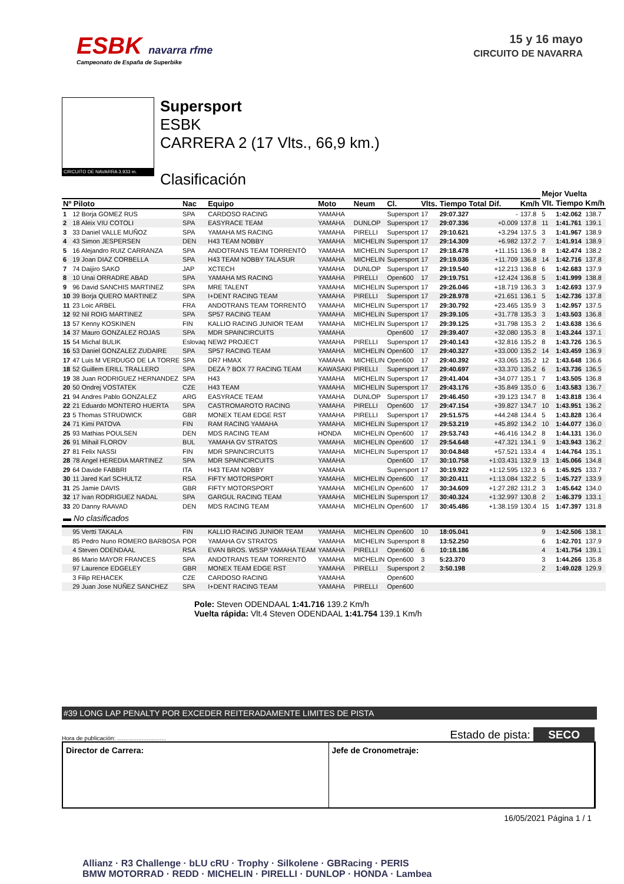ESBK navarra rfme
Campeonato de España de Superbike
15 y 16 mayo
CIRCUITO DE NAVARRA
CIRCUITO DE NAVARRA 3.933 m.
Supersport
ESBK
CARRERA 2 (17 Vlts., 66,9 km.)
Clasificación
| | | | | | | | | | | | Mejor Vuelta | | |
| --- | --- | --- | --- | --- | --- | --- | --- | --- | --- | --- | --- | --- | --- |
| Nº Piloto | | Nac | Equipo | Moto | Neum | Cl. | Vlts. | Tiempo Total | Dif. | Km/h | Vlt. | Tiempo | Km/h |
| 1 | 12 Borja GOMEZ RUS | SPA | CARDOSO RACING | YAMAHA | | Supersport | 17 | 29:07.327 | - | 137.8 | 5 | 1:42.062 | 138.7 |
| 2 | 18 Aleix VIU COTOLI | SPA | EASYRACE TEAM | YAMAHA | DUNLOP | Supersport | 17 | 29:07.336 | +0.009 | 137.8 | 11 | 1:41.761 | 139.1 |
| 3 | 33 Daniel VALLE MUÑOZ | SPA | YAMAHA MS RACING | YAMAHA | PIRELLI | Supersport | 17 | 29:10.621 | +3.294 | 137.5 | 3 | 1:41.967 | 138.9 |
| 4 | 43 Simon JESPERSEN | DEN | H43 TEAM NOBBY | YAMAHA | MICHELIN | Supersport | 17 | 29:14.309 | +6.982 | 137.2 | 7 | 1:41.914 | 138.9 |
| 5 | 16 Alejandro RUIZ CARRANZA | SPA | ANDOTRANS TEAM TORRENTÓ | YAMAHA | MICHELIN | Supersport | 17 | 29:18.478 | +11.151 | 136.9 | 8 | 1:42.474 | 138.2 |
| 6 | 19 Joan DIAZ CORBELLA | SPA | H43 TEAM NOBBY TALASUR | YAMAHA | MICHELIN | Supersport | 17 | 29:19.036 | +11.709 | 136.8 | 14 | 1:42.716 | 137.8 |
| 7 | 74 Daijiro SAKO | JAP | XCTECH | YAMAHA | DUNLOP | Supersport | 17 | 29:19.540 | +12.213 | 136.8 | 6 | 1:42.683 | 137.9 |
| 8 | 10 Unai ORRADRE ABAD | SPA | YAMAHA MS RACING | YAMAHA | PIRELLI | Open600 | 17 | 29:19.751 | +12.424 | 136.8 | 5 | 1:41.999 | 138.8 |
| 9 | 96 David SANCHIS MARTINEZ | SPA | MRE TALENT | YAMAHA | MICHELIN | Supersport | 17 | 29:26.046 | +18.719 | 136.3 | 3 | 1:42.693 | 137.9 |
| 10 | 39 Borja QUERO MARTINEZ | SPA | I+DENT RACING TEAM | YAMAHA | PIRELLI | Supersport | 17 | 29:28.978 | +21.651 | 136.1 | 5 | 1:42.736 | 137.8 |
| 11 | 23 Loic ARBEL | FRA | ANDOTRANS TEAM TORRENTÓ | YAMAHA | MICHELIN | Supersport | 17 | 29:30.792 | +23.465 | 135.9 | 3 | 1:42.957 | 137.5 |
| 12 | 92 Nil ROIG MARTINEZ | SPA | SP57 RACING TEAM | YAMAHA | MICHELIN | Supersport | 17 | 29:39.105 | +31.778 | 135.3 | 3 | 1:43.503 | 136.8 |
| 13 | 57 Kenny KOSKINEN | FIN | KALLIO RACING JUNIOR TEAM | YAMAHA | MICHELIN | Supersport | 17 | 29:39.125 | +31.798 | 135.3 | 2 | 1:43.638 | 136.6 |
| 14 | 37 Mauro GONZALEZ ROJAS | SPA | MDR SPAINCIRCUITS | YAMAHA | | Open600 | 17 | 29:39.407 | +32.080 | 135.3 | 8 | 1:43.244 | 137.1 |
| 15 | 54 Michal BULIK | Eslovaq | NEW2 PROJECT | YAMAHA | PIRELLI | Supersport | 17 | 29:40.143 | +32.816 | 135.2 | 8 | 1:43.726 | 136.5 |
| 16 | 53 Daniel GONZALEZ ZUDAIRE | SPA | SP57 RACING TEAM | YAMAHA | MICHELIN | Open600 | 17 | 29:40.327 | +33.000 | 135.2 | 14 | 1:43.459 | 136.9 |
| 17 | 47 Luis M VERDUGO DE LA TORRE | SPA | DR7 HMAX | YAMAHA | MICHELIN | Open600 | 17 | 29:40.392 | +33.065 | 135.2 | 12 | 1:43.648 | 136.6 |
| 18 | 52 Guillem ERILL TRALLERO | SPA | DEZA ? BOX 77 RACING TEAM | KAWASAKI | PIRELLI | Supersport | 17 | 29:40.697 | +33.370 | 135.2 | 6 | 1:43.736 | 136.5 |
| 19 | 38 Juan RODRIGUEZ HERNANDEZ | SPA | H43 | YAMAHA | MICHELIN | Supersport | 17 | 29:41.404 | +34.077 | 135.1 | 7 | 1:43.505 | 136.8 |
| 20 | 50 Ondrej VOSTATEK | CZE | H43 TEAM | YAMAHA | MICHELIN | Supersport | 17 | 29:43.176 | +35.849 | 135.0 | 6 | 1:43.583 | 136.7 |
| 21 | 94 Andres Pablo GONZALEZ | ARG | EASYRACE TEAM | YAMAHA | DUNLOP | Supersport | 17 | 29:46.450 | +39.123 | 134.7 | 8 | 1:43.818 | 136.4 |
| 22 | 21 Eduardo MONTERO HUERTA | SPA | CASTROMAROTO RACING | YAMAHA | PIRELLI | Open600 | 17 | 29:47.154 | +39.827 | 134.7 | 10 | 1:43.951 | 136.2 |
| 23 | 5 Thomas STRUDWICK | GBR | MONEX TEAM EDGE RST | YAMAHA | PIRELLI | Supersport | 17 | 29:51.575 | +44.248 | 134.4 | 5 | 1:43.828 | 136.4 |
| 24 | 71 Kimi PATOVA | FIN | RAM RACING YAMAHA | YAMAHA | MICHELIN | Supersport | 17 | 29:53.219 | +45.892 | 134.2 | 10 | 1:44.077 | 136.0 |
| 25 | 93 Mathias POULSEN | DEN | MDS RACING TEAM | HONDA | MICHELIN | Open600 | 17 | 29:53.743 | +46.416 | 134.2 | 8 | 1:44.131 | 136.0 |
| 26 | 91 Mihail FLOROV | BUL | YAMAHA GV STRATOS | YAMAHA | MICHELIN | Open600 | 17 | 29:54.648 | +47.321 | 134.1 | 9 | 1:43.943 | 136.2 |
| 27 | 81 Felix NASSI | FIN | MDR SPAINCIRCUITS | YAMAHA | MICHELIN | Supersport | 17 | 30:04.848 | +57.521 | 133.4 | 4 | 1:44.764 | 135.1 |
| 28 | 78 Angel HEREDIA MARTINEZ | SPA | MDR SPAINCIRCUITS | YAMAHA | | Open600 | 17 | 30:10.758 | +1:03.431 | 132.9 | 13 | 1:45.066 | 134.8 |
| 29 | 64 Davide FABBRI | ITA | H43 TEAM NOBBY | YAMAHA | | Supersport | 17 | 30:19.922 | +1:12.595 | 132.3 | 6 | 1:45.925 | 133.7 |
| 30 | 11 Jared Karl SCHULTZ | RSA | FIFTY MOTORSPORT | YAMAHA | MICHELIN | Open600 | 17 | 30:20.411 | +1:13.084 | 132.2 | 5 | 1:45.727 | 133.9 |
| 31 | 25 Jamie DAVIS | GBR | FIFTY MOTORSPORT | YAMAHA | MICHELIN | Open600 | 17 | 30:34.609 | +1:27.282 | 131.2 | 3 | 1:45.642 | 134.0 |
| 32 | 17 Ivan RODRIGUEZ NADAL | SPA | GARGUL RACING TEAM | YAMAHA | MICHELIN | Supersport | 17 | 30:40.324 | +1:32.997 | 130.8 | 2 | 1:46.379 | 133.1 |
| 33 | 20 Danny RAAVAD | DEN | MDS RACING TEAM | YAMAHA | MICHELIN | Open600 | 17 | 30:45.486 | +1:38.159 | 130.4 | 15 | 1:47.397 | 131.8 |
| ▬ No clasificados | | | | | | | | | | | | | |
| | 95 Vertti TAKALA | FIN | KALLIO RACING JUNIOR TEAM | YAMAHA | MICHELIN | Open600 | 10 | 18:05.041 | | | 9 | 1:42.506 | 138.1 |
| | 85 Pedro Nuno ROMERO BARBOSA | POR | YAMAHA GV STRATOS | YAMAHA | MICHELIN | Supersport | 8 | 13:52.250 | | | 6 | 1:42.701 | 137.9 |
| | 4 Steven ODENDAAL | RSA | EVAN BROS. WSSP YAMAHA TEAM | YAMAHA | PIRELLI | Open600 | 6 | 10:18.186 | | | 4 | 1:41.754 | 139.1 |
| | 86 Mario MAYOR FRANCES | SPA | ANDOTRANS TEAM TORRENTÓ | YAMAHA | MICHELIN | Open600 | 3 | 5:23.370 | | | 3 | 1:44.266 | 135.8 |
| | 97 Laurence EDGELEY | GBR | MONEX TEAM EDGE RST | YAMAHA | PIRELLI | Supersport | 2 | 3:50.198 | | | 2 | 1:49.028 | 129.9 |
| | 3 Filip REHACEK | CZE | CARDOSO RACING | YAMAHA | | Open600 | | | | | | | |
| | 29 Juan Jose NUÑEZ SANCHEZ | SPA | I+DENT RACING TEAM | YAMAHA | PIRELLI | Open600 | | | | | | | |
Pole: Steven ODENDAAL 1:41.716 139.2 Km/h
Vuelta rápida: Vlt.4 Steven ODENDAAL 1:41.754 139.1 Km/h
#39 LONG LAP PENALTY POR EXCEDER REITERADAMENTE LIMITES DE PISTA
Hora de publicación: .............................. Estado de pista: SECO
Director de Carrera: Jefe de Cronometraje:
16/05/2021 Página 1 / 1
Allianz · R3 Challenge · bLU cRU · Trophy · Silkolene · GBRacing · PERIS
BMW MOTORRAD · REDD · MICHELIN · PIRELLI · DUNLOP · HONDA · Lambea